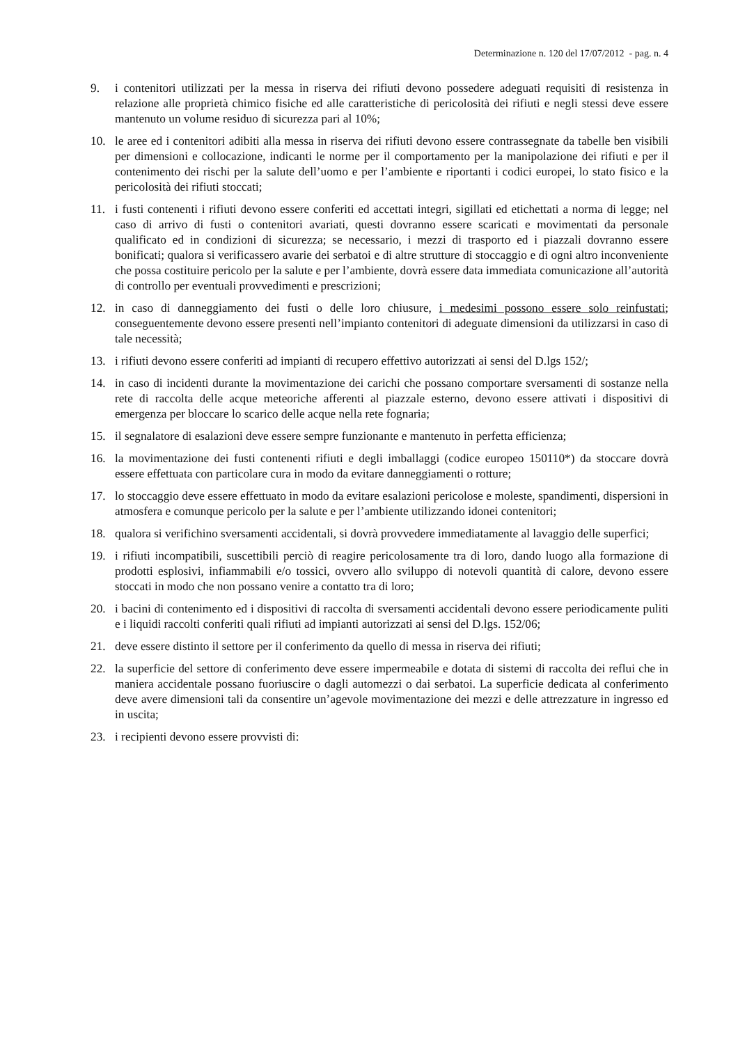Determinazione n. 120 del 17/07/2012 - pag. n. 4
9. i contenitori utilizzati per la messa in riserva dei rifiuti devono possedere adeguati requisiti di resistenza in relazione alle proprietà chimico fisiche ed alle caratteristiche di pericolosità dei rifiuti e negli stessi deve essere mantenuto un volume residuo di sicurezza pari al 10%;
10. le aree ed i contenitori adibiti alla messa in riserva dei rifiuti devono essere contrassegnate da tabelle ben visibili per dimensioni e collocazione, indicanti le norme per il comportamento per la manipolazione dei rifiuti e per il contenimento dei rischi per la salute dell’uomo e per l’ambiente e riportanti i codici europei, lo stato fisico e la pericolosità dei rifiuti stoccati;
11. i fusti contenenti i rifiuti devono essere conferiti ed accettati integri, sigillati ed etichettati a norma di legge; nel caso di arrivo di fusti o contenitori avariati, questi dovranno essere scaricati e movimentati da personale qualificato ed in condizioni di sicurezza; se necessario, i mezzi di trasporto ed i piazzali dovranno essere bonificati; qualora si verificassero avarie dei serbatoi e di altre strutture di stoccaggio e di ogni altro inconveniente che possa costituire pericolo per la salute e per l’ambiente, dovrà essere data immediata comunicazione all’autorità di controllo per eventuali provvedimenti e prescrizioni;
12. in caso di danneggiamento dei fusti o delle loro chiusure, i medesimi possono essere solo reinfustati; conseguentemente devono essere presenti nell’impianto contenitori di adeguate dimensioni da utilizzarsi in caso di tale necessità;
13. i rifiuti devono essere conferiti ad impianti di recupero effettivo autorizzati ai sensi del D.lgs 152/;
14. in caso di incidenti durante la movimentazione dei carichi che possano comportare sversamenti di sostanze nella rete di raccolta delle acque meteoriche afferenti al piazzale esterno, devono essere attivati i dispositivi di emergenza per bloccare lo scarico delle acque nella rete fognaria;
15. il segnalatore di esalazioni deve essere sempre funzionante e mantenuto in perfetta efficienza;
16. la movimentazione dei fusti contenenti rifiuti e degli imballaggi (codice europeo 150110*) da stoccare dovrà essere effettuata con particolare cura in modo da evitare danneggiamenti o rotture;
17. lo stoccaggio deve essere effettuato in modo da evitare esalazioni pericolose e moleste, spandimenti, dispersioni in atmosfera e comunque pericolo per la salute e per l’ambiente utilizzando idonei contenitori;
18. qualora si verifichino sversamenti accidentali, si dovrà provvedere immediatamente al lavaggio delle superfici;
19. i rifiuti incompatibili, suscettibili perciò di reagire pericolosamente tra di loro, dando luogo alla formazione di prodotti esplosivi, infiammabili e/o tossici, ovvero allo sviluppo di notevoli quantità di calore, devono essere stoccati in modo che non possano venire a contatto tra di loro;
20. i bacini di contenimento ed i dispositivi di raccolta di sversamenti accidentali devono essere periodicamente puliti e i liquidi raccolti conferiti quali rifiuti ad impianti autorizzati ai sensi del D.lgs. 152/06;
21. deve essere distinto il settore per il conferimento da quello di messa in riserva dei rifiuti;
22. la superficie del settore di conferimento deve essere impermeabile e dotata di sistemi di raccolta dei reflui che in maniera accidentale possano fuoriuscire o dagli automezzi o dai serbatoi. La superficie dedicata al conferimento deve avere dimensioni tali da consentire un’agevole movimentazione dei mezzi e delle attrezzature in ingresso ed in uscita;
23. i recipienti devono essere provvisti di: